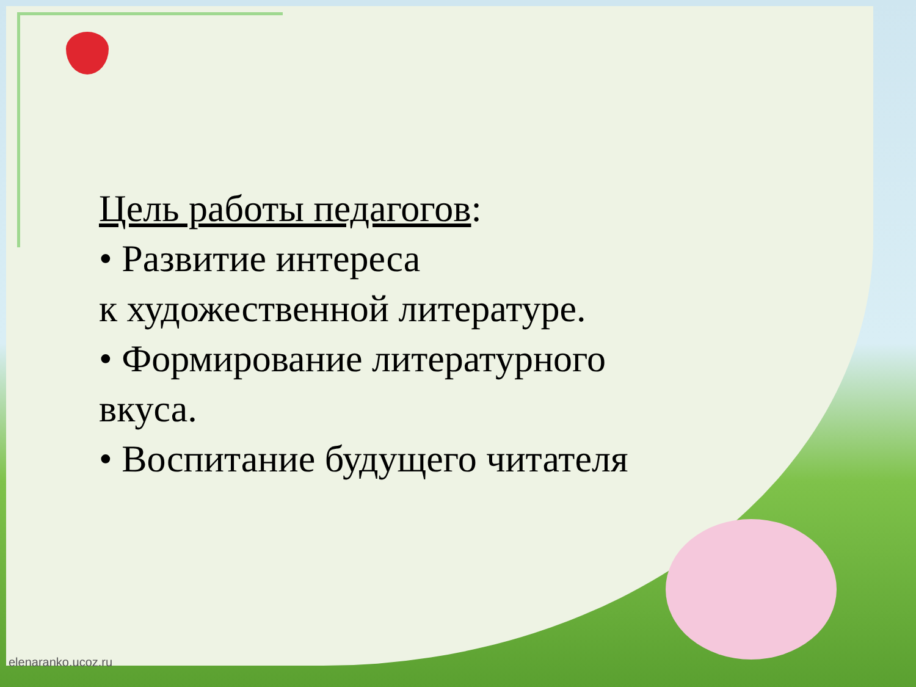Цель работы педагогов:
• Развитие интереса
к художественной литературе.
• Формирование литературного
вкуса.
• Воспитание будущего читателя
elenaranko.ucoz.ru